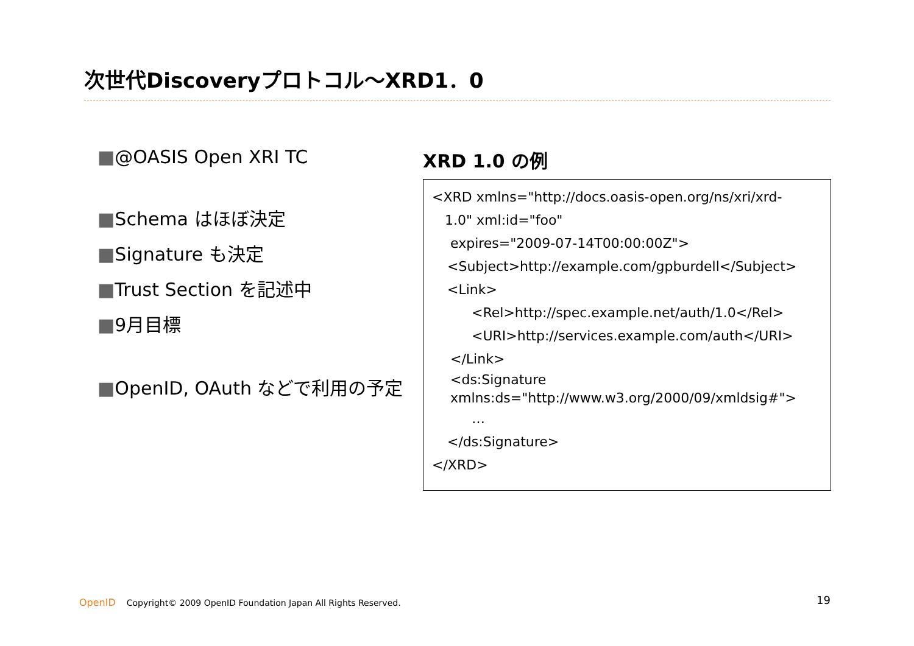次世代Discoveryプロトコル～XRD1．0
■@OASIS Open XRI TC
■Schema はほぼ決定
■Signature も決定
■Trust Section を記述中
■9月目標
■OpenID, OAuth などで利用の予定
XRD 1.0 の例
<XRD xmlns="http://docs.oasis-open.org/ns/xri/xrd-
1.0" xml:id="foo"
expires="2009-07-14T00:00:00Z">
<Subject>http://example.com/gpburdell</Subject>
<Link>
<Rel>http://spec.example.net/auth/1.0</Rel>
<URI>http://services.example.com/auth</URI>
</Link>
<ds:Signature
xmlns:ds="http://www.w3.org/2000/09/xmldsig#">
…
</ds:Signature>
</XRD>
OpenID Copyright© 2009 OpenID Foundation Japan All Rights Reserved.
19